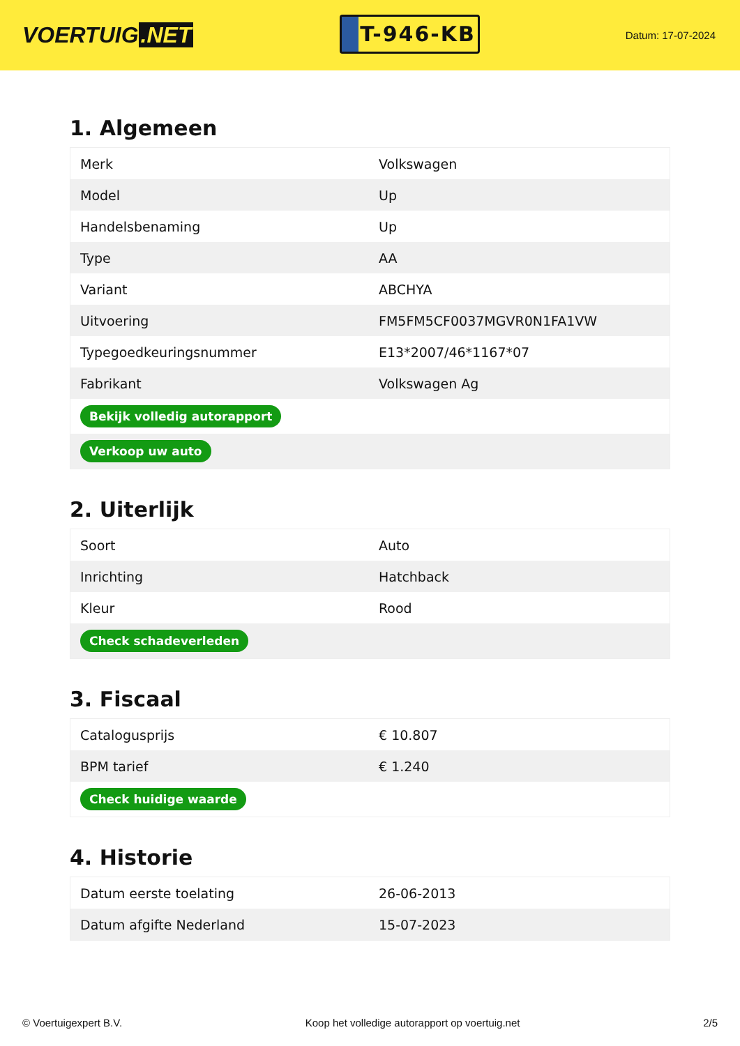VOERTUIG.NET
T-946-KB
Datum: 17-07-2024
1. Algemeen
| Merk | Volkswagen |
| Model | Up |
| Handelsbenaming | Up |
| Type | AA |
| Variant | ABCHYA |
| Uitvoering | FM5FM5CF0037MGVR0N1FA1VW |
| Typegoedkeuringsnummer | E13*2007/46*1167*07 |
| Fabrikant | Volkswagen Ag |
| Bekijk volledig autorapport | |
| Verkoop uw auto | |
2. Uiterlijk
| Soort | Auto |
| Inrichting | Hatchback |
| Kleur | Rood |
| Check schadeverleden | |
3. Fiscaal
| Catalogusprijs | € 10.807 |
| BPM tarief | € 1.240 |
| Check huidige waarde | |
4. Historie
| Datum eerste toelating | 26-06-2013 |
| Datum afgifte Nederland | 15-07-2023 |
© Voertuigexpert B.V. Koop het volledige autorapport op voertuig.net 2/5